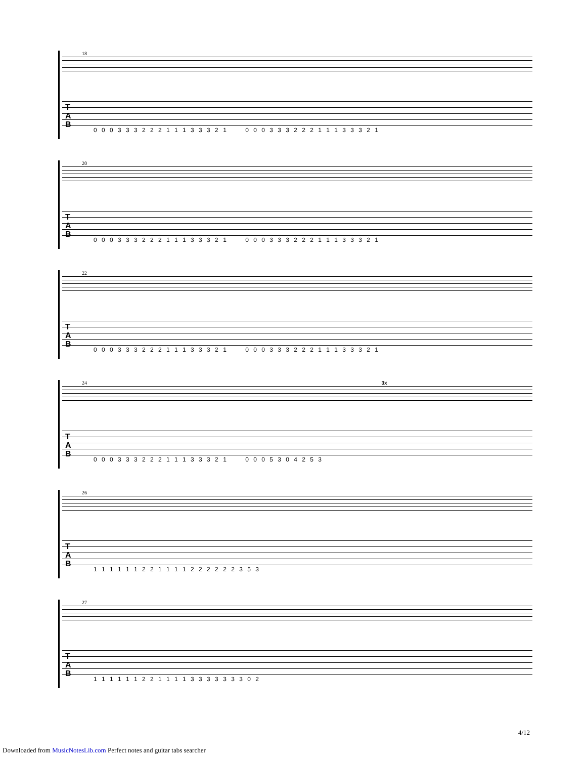18
T
A
B
0 0 0 3 3 3 2 2 2 1 1 1 3 3 3 2 1 0 0 0 3 3 3 2 2 2 1 1 1 3 3 3 2 1
20
T
A
B
0 0 0 3 3 3 2 2 2 1 1 1 3 3 3 2 1 0 0 0 3 3 3 2 2 2 1 1 1 3 3 3 2 1
22
T
A
B
0 0 0 3 3 3 2 2 2 1 1 1 3 3 3 2 1 0 0 0 3 3 3 2 2 2 1 1 1 3 3 3 2 1
24 3x
T
A
B
0 0 0 3 3 3 2 2 2 1 1 1 3 3 3 2 1 0 0 0 5 3 0 4 2 5 3
26
T
A
B
1 1 1 1 1 1 2 2 1 1 1 1 2 2 2 2 2 2 3 5 3
27
T
A
B
1 1 1 1 1 1 2 2 1 1 1 1 3 3 3 3 3 3 3 0 2
4/12
Downloaded from MusicNotesLib.com Perfect notes and guitar tabs searcher